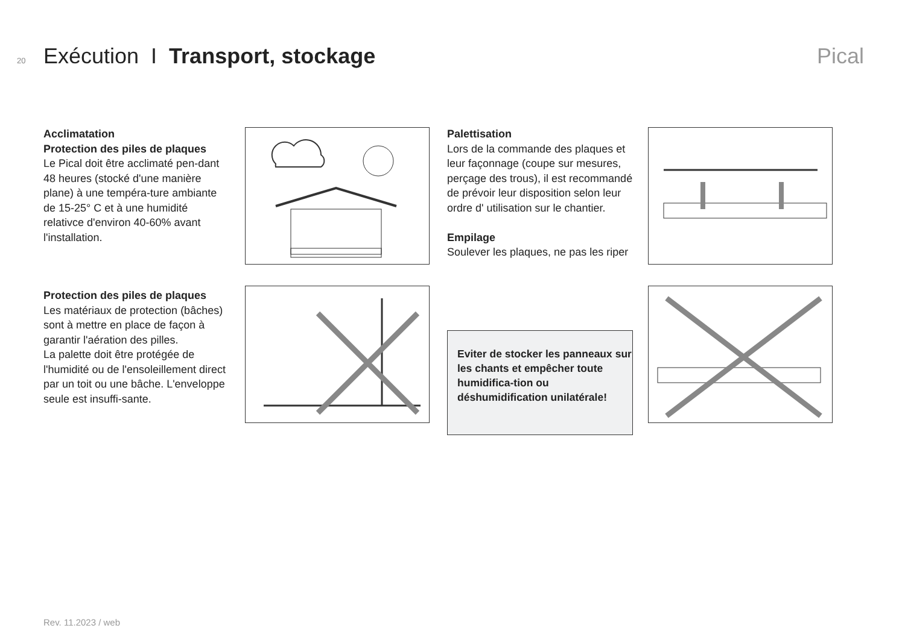20 Exécution I Transport, stockage Pical
Acclimatation
Protection des piles de plaques
Le Pical doit être acclimaté pen-dant 48 heures (stocké d'une manière plane) à une tempéra-ture ambiante de 15-25° C et à une humidité relativce d'environ 40-60% avant l'installation.
Protection des piles de plaques
Les matériaux de protection (bâches) sont à mettre en place de façon à garantir l'aération des pilles.
La palette doit être protégée de l'humidité ou de l'ensoleillement direct par un toit ou une bâche. L'enveloppe seule est insuffi-sante.
Palettisation
Lors de la commande des plaques et leur façonnage (coupe sur mesures, perçage des trous), il est recommandé de prévoir leur disposition selon leur ordre d' utilisation sur le chantier.
Empilage
Soulever les plaques, ne pas les riper
Eviter de stocker les panneaux sur les chants et empêcher toute humidifica-tion ou déshumidification unilatérale!
Rev. 11.2023 / web